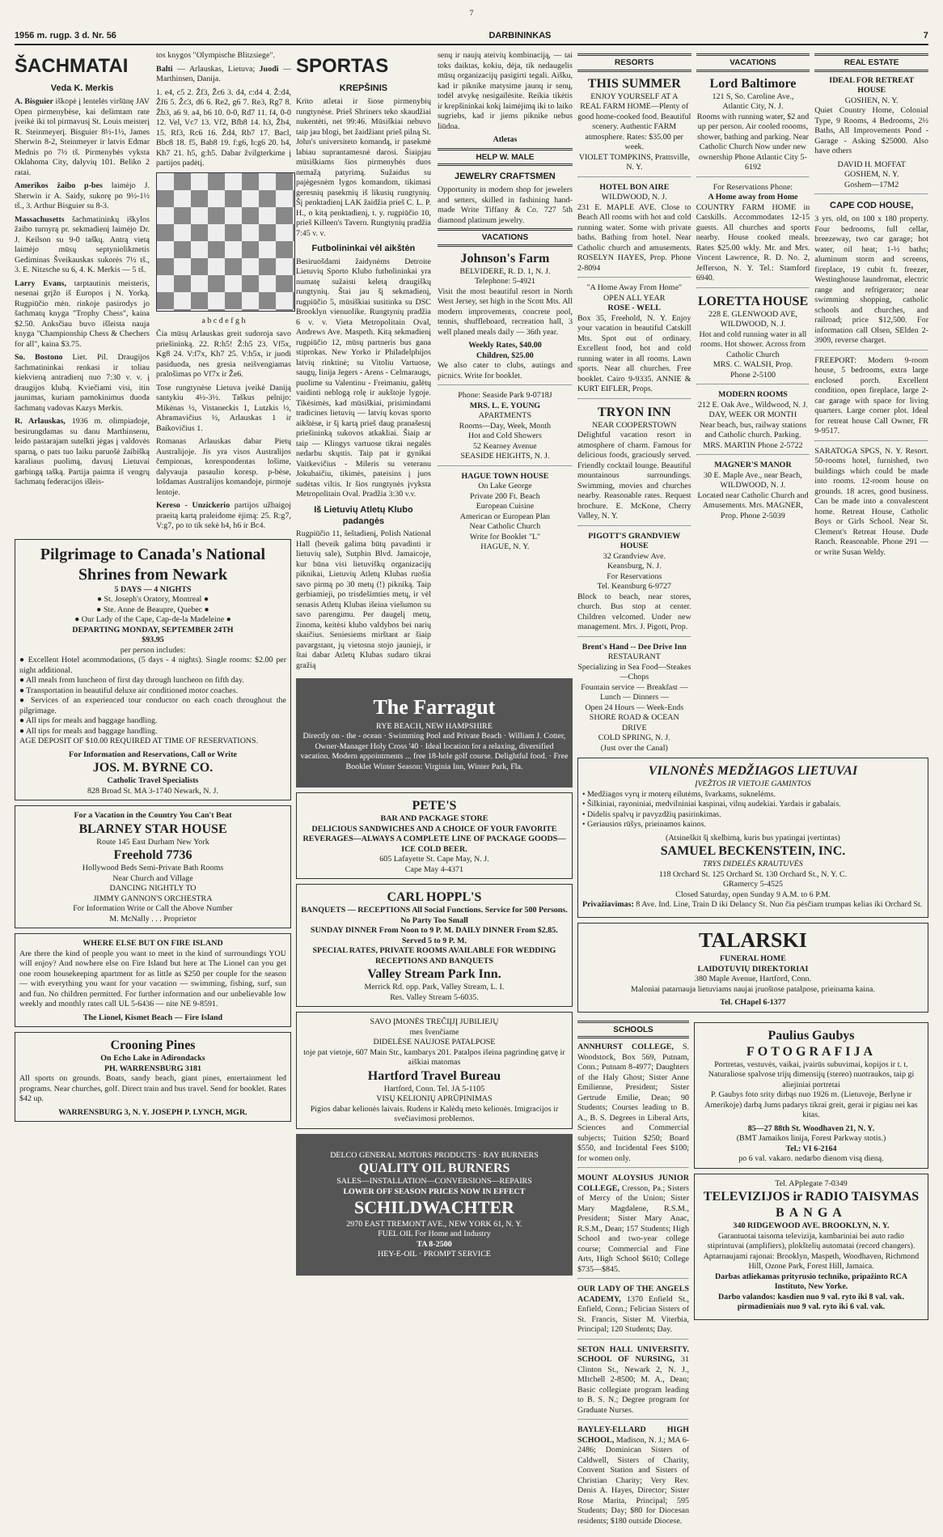7
1956 m. rugp. 3 d. Nr. 56 DARBININKAS 7
ŠACHMATAI
Veda K. Merkis
A. Bisguier iškopė į lentelės viršūnę JAV Open pirmenybėse, kai dešimtam rate įveikė iki tol pirmavusį St. Louis meisterį R. Steinmeyerį. Bisguier 8½-1½, James Sherwin 8-2, Steinmeyer ir latvis Edmar Mednis po 7½ tš. Pirmenybės vyksta Oklahoma City, dalyvių 101. Beliko 2 ratai.
Amerikos žaibo p-bes laimėjo J. Sherwin ir A. Saidy, sukorę po 9½-1½ tš., 3. Arthur Bisguier su 8-3.
Massachusetts šachmatininkų iškylos žaibo turnyrą pr. sekmadienį laimėjo Dr. J. Keilson su 9-0 taškų. Antrą vietą laimėjo mūsų septyniolikmetis Gediminas Šveikauskas sukorės 7½ tš., 3. E. Nitzsche su 6, 4. K. Merkis — 5 tš.
Larry Evans, tarptautinis meisteris, nesenai grįžo iš Europos į N. Yorką. Rugpiūčio mėn. rinkoje pasirodys jo šachmatų knyga "Trophy Chess", kaina $2.50. Anksčiau buvo išleista nauja knyga "Championship Chess & Chechers for all", kaina $3.75.
So. Bostono Liet. Pil. Draugijos šachmatininkai renkasi ir toliau kiekvieną antradienį nuo 7:30 v. v. į draugijos klubą. Kviečiami visi, itin jaunimas, kuriam pamokinimus duoda šachmatų vadovas Kazys Merkis.
R. Arlauskas, 1936 m. olimpiadoje, besirungdamas su danu Marthinsenu, leido pastarajam sutelkti jėgas į valdovės sparną, o pats tuo laiku paruošė žaibišką karaliaus puolimą, davusį Lietuvai garbingą tašką. Partija paimta iš vengrų šachmatų federacijos išleis-
tos knygos "Olympische Blitzsiege".
Balti — Arlauskas, Lietuva; Juodi —Marthinsen, Danija.
1. e4, c5 2. Žf3, Žc6 3. d4, c:d4 4. Ž:d4, Žf6 5. Žc3, d6 6. Re2, g6 7. Re3, Rg7 8. Žb3, a6 9. a4, b6 10. 0-0, Rd7 11. f4, 0-0 12. Vel, Vc7 13. Vf2, Bfb8 14. h3, Žb4, 15. Rf3, Rc6 16. Žd4, Rb7 17. Bacl, Bbc8 18. f5, Bab8 19. f:g6, h:g6 20. h4, Kh7 21. h5, g:h5. Dabar žvilgterkime į partijos padėtį.
a b c d e f g h
Čia mūsų Arlauskas greit sudoroja savo priešininką. 22. R:h5! Ž:h5 23. Vf5x, Kg8 24. V:f7x, Kh7 25. V:h5x, ir juodi pasiduoda, nes gresia neišvengiamas pralošimas po Vf7x ir Že6.
Tose rungtynėse Lietuva įveikė Daniją santykiu 4½-3½. Taškus pelnijo: Mikėnas ½, Vistaneckis 1, Lutzkis ½, Abramavičius ½, Arlauskas 1 ir Baikovičius 1.
Romanas Arlauskas dabar Pietų Australijoje. Jis yra visos Australijos čempionas, korespondentas lošime, dalyvauja pasaulio koresp. p-bėse, lošdamas Australijos komandoje, pirmoje lentoje.
Kereso - Unzickerio partijos užbaigoj praeitą kartą praleidome ėjimą: 25. R:g7, V:g7, po to tik sekė h4, h6 ir Bc4.
Pilgrimage to Canada's National Shrines from Newark
5 DAYS — 4 NIGHTS
● St. Joseph's Oratory, Montreal ●
● Ste. Anne de Beaupre, Quebec ●
● Our Lady of the Cape, Cap-de-la Madeleine ●
DEPARTING MONDAY, SEPTEMBER 24TH
$93.95
per person includes:
● Excellent Hotel acommodations, (5 days - 4 nights). Single rooms: $2.00 per night additional.
● All meals from luncheon of first day through luncheon on fifth day.
● Transportation in beautiful deluxe air conditioned motor coaches.
● Services of an experienced tour conductor on each coach throughout the pilgrimage.
● All tips for meals and baggage handling.
● All tips for meals and baggage handling.
AGE DEPOSIT OF $10.00 REQUIRED AT TIME OF RESERVATIONS.
For Information and Reservations, Call or Write
JOS. M. BYRNE CO.
Catholic Travel Specialists
828 Broad St. MA 3-1740 Newark, N. J.
For a Vacation in the Country You Can't Beat
BLARNEY STAR HOUSE
Route 145 East Durham New York
Freehold 7736
Hollywood Beds Semi-Private Bath Rooms
Near Church and Village
DANCING NIGHTLY TO
JIMMY GANNON'S ORCHESTRA
For Information Write or Call the Above Number
M. McNally . . . Proprietor
WHERE ELSE BUT ON FIRE ISLAND
Are there the kind of people you want to meet in the kind of surroundings YOU will enjoy? And nowhere else on Fire Island but here at The Lionel can you get one room housekeeping apartment for as little as $250 per couple for the season — with everything you want for your vacation — swimming, fishing, surf, sun and fun. No children permitted. For further information and our unbelievable low weekly and monthly rates call UL 5-6436 — nite NE 9-8591.
The Lionel, Kismet Beach — Fire Island
Crooning Pines
On Echo Lake in Adirondacks
PH. WARRENSBURG 3181
All sports on grounds. Boats, sandy beach, giant pines, entertainment led programs. Near churches, golf. Direct train and bus travel. Send for booklet. Rates $42 up.
WARRENSBURG 3, N. Y. JOSEPH P. LYNCH, MGR.
SPORTAS
KREPŠINIS
Krito atletai ir šiose pirmenybių rungtynėse. Prieš Shriners teko skaudžiai nukentėti, net 99:46. Mūsiškiai nebuvo taip jau blogi, bet žaidžiant prieš pilną St. John's universiteto komandą, ir pasekmė labiau suprantamesnė darosi. Šiaipjau mūsiškiams šios pirmenybės duos nemažą patyrimą. Sužaidus su pajėgesnėm lygos komandom, tikimasi geresnių pasekmių iš likusių rungtynių. Šį penktadienį LAK žaidžia prieš C. L. P. H., o kitą penktadienį, t. y. rugpiūčio 10, prieš Killeen's Tavern. Rungtynių pradžia 7:45 v. v.
Futbolininkai vėl aikštėn
Besiruošdami žaidynėms Detroite Lietuvių Sporto Klubo futbolininkai yra numatę sužaisti keletą draugiškų rungtynių. Štai jau šį sekmadienį, rugpiūčio 5, mūsiškiai susitinka su DSC Brooklyn vienuolike. Rungtynių pradžia 6 v. v. Vieta Metropolitain Oval, Andrews Ave. Maspeth. Kitą sekmadienį rugpiūčio 12, mūsų partneris bus gana stiprokas. New Yorko ir Philadelphijos latvių rinktinė; su Vitoliu Vartuose, saugų, linija Jegers - Arens - Celmaraugs, puolime su Valentinu - Freimaniu, galėtų vaidinti neblogą rolę ir aukštoje lygoje. Tikėsimės, kad mūsiškiai, prisimindami tradicines lietuvių — latvių kovas sporto aikštėse, ir šį kartą prieš daug pranašesnį priešininką sukovos atkakliai. Šiaip ar taip — Klingys vartuose tikrai negalės nedarbu skųstis. Taip pat ir gynikai Vaitkevičius - Mileris su veteranu Jokubaičiu, tikimės, pateisins į juos sudėtas viltis. Ir šios rungtynės įvyksta Metropolitain Oval. Pradžia 3:30 v.v.
Iš Lietuvių Atletų Klubo padangės
Rugpiūčio 11, šeštadienį, Polish National Hall (beveik galima būtų pavadinti ir lietuvių sale), Sutphin Blvd. Jamaicoje, kur būna visi lietuviškų organizacijų piknikai, Lietuvių Atletų Klubas ruošia savo pirmą po 30 metų (!) pikniką. Taip gerbiamieji, po trisdešimties metų, ir vėl senasis Atletų Klubas išeina viešumon su savo parengimu. Per daugelį metų, žinoma, keitėsi klubo valdybos bei narių skaičius. Seniesiems mirštant ar šiaip pavargstant, jų vietosna stojo jaunieji, ir štai dabar Atletų Klubas sudaro tikrai gražią
senų ir naujų ateivių kombinaciją, — tai toks daiktas, kokiu, dėja, tik nedaugelis mūsų organizacijų pasigirti tegali. Aišku, kad ir piknike matysime jaunų ir senų, todėl atvykę nesigailėsite. Reikia tikėtis ir krepšininkai kokį laimėjimą iki to laiko sugriebs, kad ir jiems piknike nebus liūdna.
Atletas
HELP W. MALE
JEWELRY CRAFTSMEN
Opportunity in modern shop for jewelers and setters, skilled in fashining hand-made Write Tiffany & Co. 727 5th diamond platinum jewelry.
VACATIONS
Johnson's Farm
BELVIDERE, R. D. 1, N. J.
Telephone: 5-4921
Visit the most beautiful resort in North West Jersey, set high in the Scott Mts. All modern improvements, concrete pool, tennis, shuffleboard, recreation hall, 3 well planed meals daily — 36th year.
Weekly Rates, $40.00
Children, $25.00
We also cater to clubs, autings and picnics. Write for booklet.
Phone: Seaside Park 9-0718J
MRS. L. E. YOUNG
APARTMENTS
Rooms—Day, Week, Month
Hot and Cold Showers
52 Kearney Avenue
SEASIDE HEIGHTS, N. J.
HAGUE TOWN HOUSE
On Lake George
Private 200 Ft. Beach
European Cuisine
American or European Plan
Near Catholic Church
Write for Booklet "L"
HAGUE, N. Y.
The Farragut
RYE BEACH, NEW HAMPSHIRE
Directly on - the - ocean · Swimming Pool and Private Beach · William J. Cotter, Owner-Manager Holy Cross '40 · Ideal location for a relaxing, diversified vacation. Modern appointments ... free 18-hole golf course. Delightful food. · Free Booklet Winter Season: Virginia Inn, Winter Park, Fla.
PETE'S
BAR AND PACKAGE STORE
DELICIOUS SANDWICHES AND A CHOICE OF YOUR FAVORITE REVERAGES—ALWAYS A COMPLETE LINE OF PACKAGE GOODS—ICE COLD BEER.
605 Lafayette St. Cape May, N. J.
Cape May 4-4371
CARL HOPPL'S
BANQUETS — RECEPTIONS All Social Functions. Service for 500 Persons. No Party Too Small
SUNDAY DINNER From Noon to 9 P. M. DAILY DINNER From $2.85. Served 5 to 9 P. M.
SPECIAL RATES, PRIVATE ROOMS AVAILABLE FOR WEDDING RECEPTIONS AND BANQUETS
Valley Stream Park Inn.
Merrick Rd. opp. Park, Valley Stream, L. I.
Res. Valley Stream 5-6035.
SAVO ĮMONĖS TREČIĮJĮ JUBILIEJŲ
mes švenčiame
DIDELĖSE NAUJOSE PATALPOSE
toje pat vietoje, 607 Main Str., kambarys 201. Patalpos išeina pagrindinę gatvę ir aiškiai matomas
Hartford Travel Bureau
Hartford, Conn. Tel. JA 5-1105
VISŲ KELIONIŲ APRŪPINIMAS
Pigios dabar kelionės laivais. Rudens ir Kalėdų meto kelionės. Imigracijos ir svečiavimosi problemos.
DELCO GENERAL MOTORS PRODUCTS · RAY BURNERS
QUALITY OIL BURNERS
SALES—INSTALLATION—CONVERSIONS—REPAIRS
LOWER OFF SEASON PRICES NOW IN EFFECT
SCHILDWACHTER
2970 EAST TREMONT AVE., NEW YORK 61, N. Y.
FUEL OIL For Home and Industry
TA 8-2500
HEY-E-OIL · PROMPT SERVICE
RESORTS
THIS SUMMER
ENJOY YOURSELF AT A
REAL FARM HOME—Plenty of good home-cooked food. Beautiful scenery. Authentic FARM atmosphere. Rates: $35.00 per week.
VIOLET TOMPKINS, Prattsville, N. Y.
HOTEL BON AIRE
WILDWOOD, N. J.
231 E. MAPLE AVE. Close to Beach All rooms with hot and cold running water. Some with private baths. Bathing from hotel. Near Catholic church and amusements. ROSELYN HAYES, Prop. Phone 2-8094
"A Home Away From Home"
OPEN ALL YEAR
ROSE - WELL
Box 35, Freehold, N. Y. Enjoy your vacation in beautiful Catskill Mts. Spot out of ordinary. Excellent food, hot and cold running water in all rooms. Lawn sports. Near all churches. Free booklet. Cairo 9-9335. ANNIE & KURT EIFLER, Props.
TRYON INN
NEAR COOPERSTOWN
Delightful vacation resort in atmosphere of charm. Famous for delicious foods, graciously served. Friendly cocktail lounge. Beautiful mountainous surroundings. Swimming, movies and churches nearby. Reasonable rates. Request brochure. E. McKone, Cherry Valley, N. Y.
PIGOTT'S GRANDVIEW HOUSE
32 Grandview Ave.
Keansburg, N. J.
For Reservations
Tel. Keansburg 6-9727
Block to beach, near stores, church. Bus stop at center. Children velcomed. Under new management. Mrs. J. Pigott, Prop.
Brent's Hand -- Dee Drive Inn
RESTAURANT
Specializing in Sea Food—Steakes—Chops
Fountain service — Breakfast — Lunch — Dinners —
Open 24 Hours — Week-Ends
SHORE ROAD & OCEAN DRIVE
COLD SPRING, N. J.
(Just over the Canal)
VACATIONS
Lord Baltimore
121 S, So. Caroline Ave.,
Atlantic City, N. J.
Rooms with running water, $2 and up per person. Air cooled roooms, shower, bathing and parking. Near Catholic Church Now under new ownership Phone Atlantic City 5-6192
For Reservations Phone:
A Home away from Home
COUNTRY FARM HOME in Catskills. Accommodates 12-15 guests. All churches and sports nearby. House cooked meals. Rates $25.00 wkly. Mr. and Mrs. Vincent Lawrence, R. D. No. 2, Jefferson, N. Y. Tel.: Stamford 6940.
LORETTA HOUSE
228 E. GLENWOOD AVE,
WILDWOOD, N. J.
Hot and cold running water in all rooms. Hot shower. Across from Catholic Church
MRS. C. WALSH, Prop.
Phone 2-5100
MODERN ROOMS
212 E. Oak Ave., Wildwood, N. J.
DAY, WEEK OR MONTH
Near beach, bus, railway stations and Catholic church. Parking.
MRS. MARTIN Phone 2-5722
MAGNER'S MANOR
30 E. Maple Ave., near Beach, WILDWOOD, N. J.
Located near Catholic Church and Amusements. Mrs. MAGNER, Prop. Phone 2-5039
REAL ESTATE
IDEAL FOR RETREAT HOUSE
GOSHEN, N. Y.
Quiet Country Home, Colonial Type, 9 Rooms, 4 Bedrooms, 2½ Baths, All Improvements Pond - Garage - Asking $25000. Also have others
DAVID H. MOFFAT
GOSHEM, N. Y.
Goshem—17M2
CAPE COD HOUSE,
3 yrs. old, on 100 x 180 property. Four bedrooms, full cellar, breezeway, two car garage; hot water, oil heat; 1-½ baths; aluminum storm and screens, fireplace, 19 cubit ft. freezer, Westinghouse laundromat, electric range and refrigerator; near swimming shopping, catholic schools and churches, and railroad; price $12,500. For information call Olsen, SElden 2-3909, reverse charget.
FREEPORT: Modern 9-room house, 5 bedrooms, extra large enclosed porch. Excellent condition, open fireplace, large 2-car garage with space for living quarters. Large corner plot. Ideal for retreat house Call Owner, FR 9-9517.
SARATOGA SPGS, N. Y. Resort. 50-rooms hotel, furnished, two buildings which could be made into rooms. 12-room house on grounds. 18 acres, good business. Can be made into a convalescent home. Retreat House, Catholic Boys or Girls School. Near St. Clement's Retreat House. Dude Ranch. Reasonable. Phone 291 —or write Susan Weldy.
VILNONĖS MEDŽIAGOS LIETUVAI
ĮVEŽTOS IR VIETOJE GAMINTOS
• Medžiagos vyrų ir moterų eilutėms, švarkams, suknelėms.
• Šilkiniai, rayoniniai, medvilniniai kaspinai, vilnų audekiai. Yardais ir gabalais.
• Didelis spalvų ir pavyzdžių pasirinkimas.
• Geriausios rūšys, prieinamos kainos.
(Atsineškit šį skelbimą, kuris bus ypatingai įvertintas)
SAMUEL BECKENSTEIN, INC.
TRYS DIDELĖS KRAUTUVĖS
118 Orchard St. 125 Orchard St. 130 Orchard St., N. Y. C.
GRamercy 5-4525
Closed Saturday, open Sunday 9 A.M. to 6 P.M.
Privažiavimas: 8 Ave. Ind. Line, Train D iki Delancy St. Nuo čia pėsčiam trumpas kelias iki Orchard St.
TALARSKI
FUNERAL HOME
LAIDOTUVIŲ DIREKTORIAI
380 Maple Avenue, Hartford, Conn.
Maloniai patarnauja lietuviams naujai įruoštose patalpose, prieinama kaina.
Tel. CHapel 6-1377
SCHOOLS
ANNHURST COLLEGE, S. Woodstock, Box 569, Putnam, Conn.; Putnam 8-4977; Daughters of the Haly Ghost; Sister Anne Emilienne, President; Sister Gertrude Emilie, Dean; 90 Students; Courses leading to B. A., B. S. Degrees in Liberal Arts, Sciences and Commercial subjects; Tuition $250; Board $550, and Incidental Fees $100; for women only.
MOUNT ALOYSIUS JUNIOR COLLEGE, Cresson, Pa.; Sisters of Mercy of the Union; Sister Mary Magdalene, R.S.M., President; Sister Mary Anac, R.S.M., Dean; 157 Students; High School and two-year college course; Commercial and Fine Arts, High School $610; College $735—$845.
OUR LADY OF THE ANGELS ACADEMY, 1370 Enfield St., Enfield, Conn.; Felician Sisters of St. Francis, Sister M. Viterbia, Principal; 120 Students; Day.
SETON HALL UNIVERSITY. SCHOOL OF NURSING, 31 Clinton St., Newark 2, N. J., MItchell 2-8500; M. A., Dean; Basic collegiate program leading to B. S. N.; Degree program for Graduate Nurses.
BAYLEY-ELLARD HIGH SCHOOL, Madison, N. J.; MA 6-2486; Dominican Sisters of Caldwell, Sisters of Charity, Convent Station and Sisters of Christian Charity; Very Rev. Denis A. Hayes, Director; Sister Rose Marita, Principal; 595 Students; Day; $80 for Diocesan residents; $180 outside Diocese.
Paulius Gaubys
FOTOGRAFIJA
Portretas, vestuvės, vaikai, įvairūs subuvimai, kopijos ir t. t. Naturaliose spalvose trijų dimensijų (stereo) nuotraukos, taip gi aliejiniai portretai
P. Gaubys foto srity dirbąs nuo 1926 m. (Lietuvoje, Berlyne ir Amerikoje) darbą Jums padarys tikrai greit, gerai ir pigiau nei kas kitas.
85—27 88th St. Woodhaven 21, N. Y.
(BMT Jamaikos linija, Forest Parkway stotis.)
Tel.: VI 6-2164
po 6 val. vakaro. nedarbo dienom visą dieną.
Tel. APplegate 7-0349
TELEVIZIJOS ir RADIO TAISYMAS
BANGA
340 RIDGEWOOD AVE. BROOKLYN, N. Y.
Garantuotai taisoma televizija, kambariniai bei auto radio stiprintuvai (amplifiers), plokštelių automatai (record changers).
Aptarnaujami rajonai: Brooklyn, Maspeth, Woodhaven, Richmond Hill, Ozone Park, Forest Hill, Jamaica.
Darbas atliekamas prityrusio techniko, pripažinto RCA Instituto, New Yorke.
Darbo valandos: kasdien nuo 9 val. ryto iki 8 val. vak. pirmadieniais nuo 9 val. ryto iki 6 val. vak.